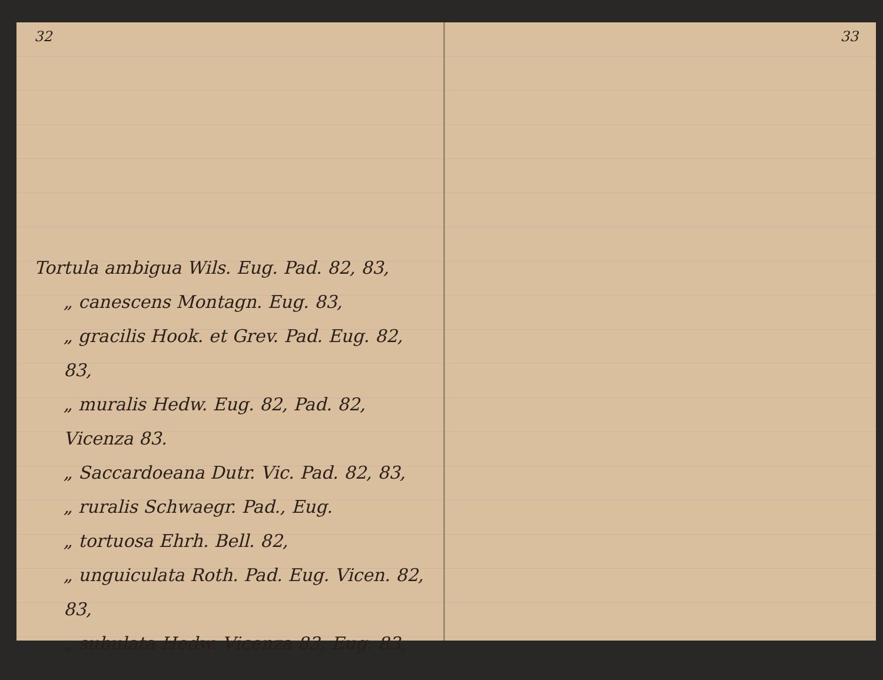32
Tortula ambigua Wils. Eug. Pad. 82, 83,
„ canescens Montagn. Eug. 83,
„ gracilis Hook. et Grev. Pad. Eug. 82, 83,
„ muralis Hedw. Eug. 82, Pad. 82, Vicenza 83.
„ Saccardoeana Dutr. Vic. Pad. 82, 83,
„ ruralis Schwaegr. Pad., Eug.
„ tortuosa Ehrh. Bell. 82,
„ unguiculata Roth. Pad. Eug. Vicen. 82, 83,
„ subulata Hedw. Vicenza 83, Eug. 83,
33